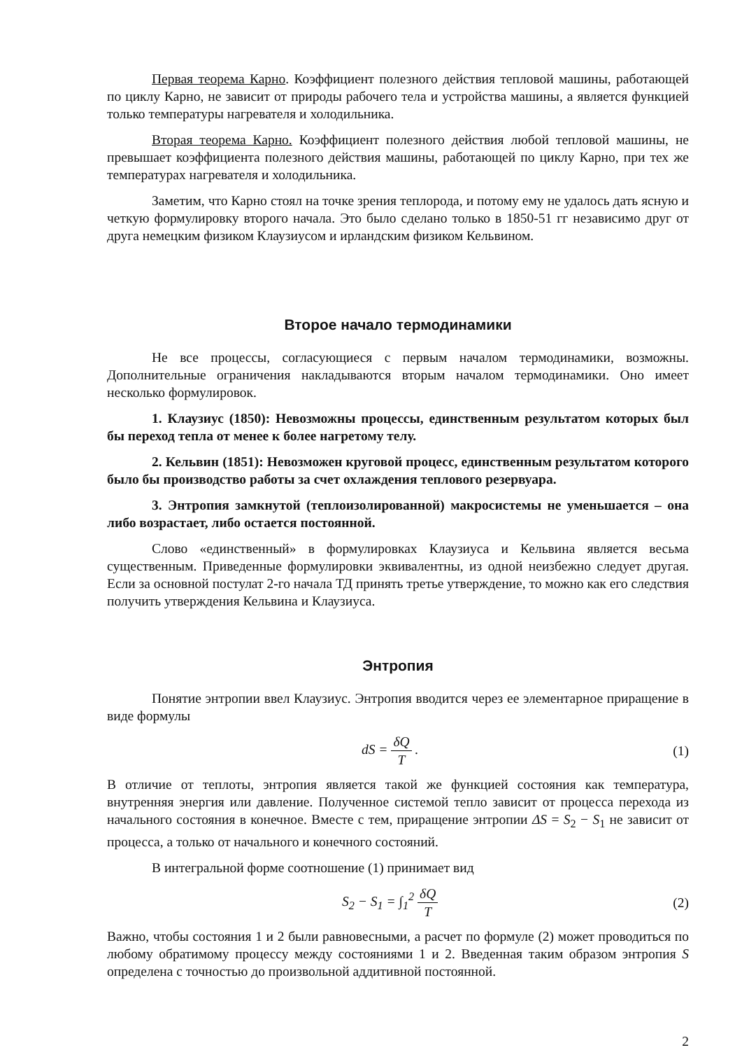Первая теорема Карно. Коэффициент полезного действия тепловой машины, работающей по циклу Карно, не зависит от природы рабочего тела и устройства машины, а является функцией только температуры нагревателя и холодильника.
Вторая теорема Карно. Коэффициент полезного действия любой тепловой машины, не превышает коэффициента полезного действия машины, работающей по циклу Карно, при тех же температурах нагревателя и холодильника.
Заметим, что Карно стоял на точке зрения теплорода, и потому ему не удалось дать ясную и четкую формулировку второго начала. Это было сделано только в 1850-51 гг независимо друг от друга немецким физиком Клаузиусом и ирландским физиком Кельвином.
Второе начало термодинамики
Не все процессы, согласующиеся с первым началом термодинамики, возможны. Дополнительные ограничения накладываются вторым началом термодинамики. Оно имеет несколько формулировок.
1. Клаузиус (1850): Невозможны процессы, единственным результатом которых был бы переход тепла от менее к более нагретому телу.
2. Кельвин (1851): Невозможен круговой процесс, единственным результатом которого было бы производство работы за счет охлаждения теплового резервуара.
3. Энтропия замкнутой (теплоизолированной) макросистемы не уменьшается – она либо возрастает, либо остается постоянной.
Слово «единственный» в формулировках Клаузиуса и Кельвина является весьма существенным. Приведенные формулировки эквивалентны, из одной неизбежно следует другая. Если за основной постулат 2-го начала ТД принять третье утверждение, то можно как его следствия получить утверждения Кельвина и Клаузиуса.
Энтропия
Понятие энтропии ввел Клаузиус. Энтропия вводится через ее элементарное приращение в виде формулы
dS = δQ T . (1)
В отличие от теплоты, энтропия является такой же функцией состояния как температура, внутренняя энергия или давление. Полученное системой тепло зависит от процесса перехода из начального состояния в конечное. Вместе с тем, приращение энтропии ΔS = S<sub>2</sub> − S<sub>1</sub> не зависит от процесса, а только от начального и конечного состояний.
В интегральной форме соотношение (1) принимает вид
S<sub>2</sub> − S<sub>1</sub> = ∫<sub>1</sub><sup>2</sup> δQ T (2)
Важно, чтобы состояния 1 и 2 были равновесными, а расчет по формуле (2) может проводиться по любому обратимому процессу между состояниями 1 и 2. Введенная таким образом энтропия S определена с точностью до произвольной аддитивной постоянной.
2